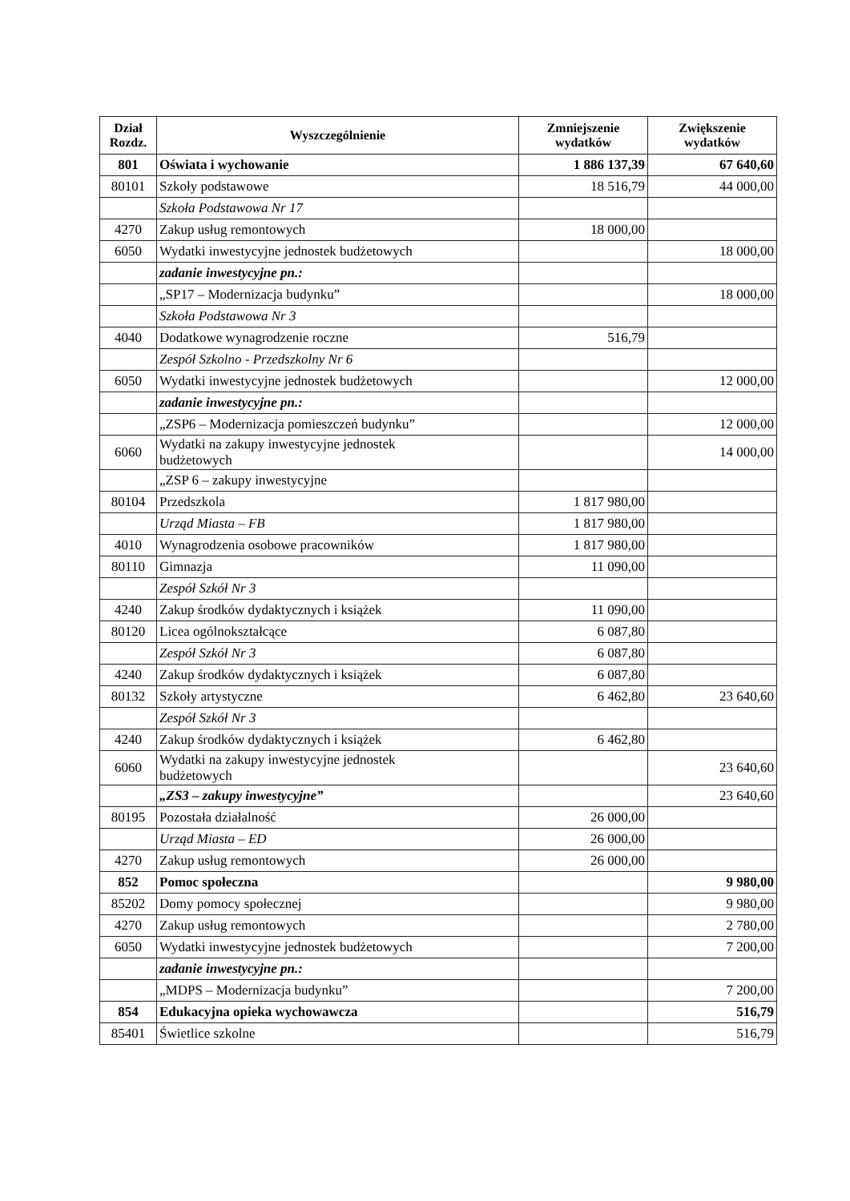| Dział Rozdz. | Wyszczególnienie | Zmniejszenie wydatków | Zwiększenie wydatków |
| --- | --- | --- | --- |
| 801 | Oświata i wychowanie | 1 886 137,39 | 67 640,60 |
| 80101 | Szkoły podstawowe | 18 516,79 | 44 000,00 |
| | Szkoła Podstawowa Nr 17 | | |
| 4270 | Zakup usług remontowych | 18 000,00 | |
| 6050 | Wydatki inwestycyjne jednostek budżetowych | | 18 000,00 |
| | zadanie inwestycyjne pn.: | | |
| | „SP17 – Modernizacja budynku” | | 18 000,00 |
| | Szkoła Podstawowa Nr 3 | | |
| 4040 | Dodatkowe wynagrodzenie roczne | 516,79 | |
| | Zespół Szkolno - Przedszkolny Nr 6 | | |
| 6050 | Wydatki inwestycyjne jednostek budżetowych | | 12 000,00 |
| | zadanie inwestycyjne pn.: | | |
| | „ZSP6 – Modernizacja pomieszczeń budynku” | | 12 000,00 |
| 6060 | Wydatki na zakupy inwestycyjne jednostek budżetowych | | 14 000,00 |
| | „ZSP 6 – zakupy inwestycyjne | | |
| 80104 | Przedszkola | 1 817 980,00 | |
| | Urząd Miasta – FB | 1 817 980,00 | |
| 4010 | Wynagrodzenia osobowe pracowników | 1 817 980,00 | |
| 80110 | Gimnazja | 11 090,00 | |
| | Zespół Szkół Nr 3 | | |
| 4240 | Zakup środków dydaktycznych i książek | 11 090,00 | |
| 80120 | Licea ogólnokształcące | 6 087,80 | |
| | Zespół Szkół Nr 3 | 6 087,80 | |
| 4240 | Zakup środków dydaktycznych i książek | 6 087,80 | |
| 80132 | Szkoły artystyczne | 6 462,80 | 23 640,60 |
| | Zespół Szkół Nr 3 | | |
| 4240 | Zakup środków dydaktycznych i książek | 6 462,80 | |
| 6060 | Wydatki na zakupy inwestycyjne jednostek budżetowych | | 23 640,60 |
| | „ZS3 – zakupy inwestycyjne” | | 23 640,60 |
| 80195 | Pozostała działalność | 26 000,00 | |
| | Urząd Miasta – ED | 26 000,00 | |
| 4270 | Zakup usług remontowych | 26 000,00 | |
| 852 | Pomoc społeczna | | 9 980,00 |
| 85202 | Domy pomocy społecznej | | 9 980,00 |
| 4270 | Zakup usług remontowych | | 2 780,00 |
| 6050 | Wydatki inwestycyjne jednostek budżetowych | | 7 200,00 |
| | zadanie inwestycyjne pn.: | | |
| | „MDPS – Modernizacja budynku” | | 7 200,00 |
| 854 | Edukacyjna opieka wychowawcza | | 516,79 |
| 85401 | Świetlice szkolne | | 516,79 |